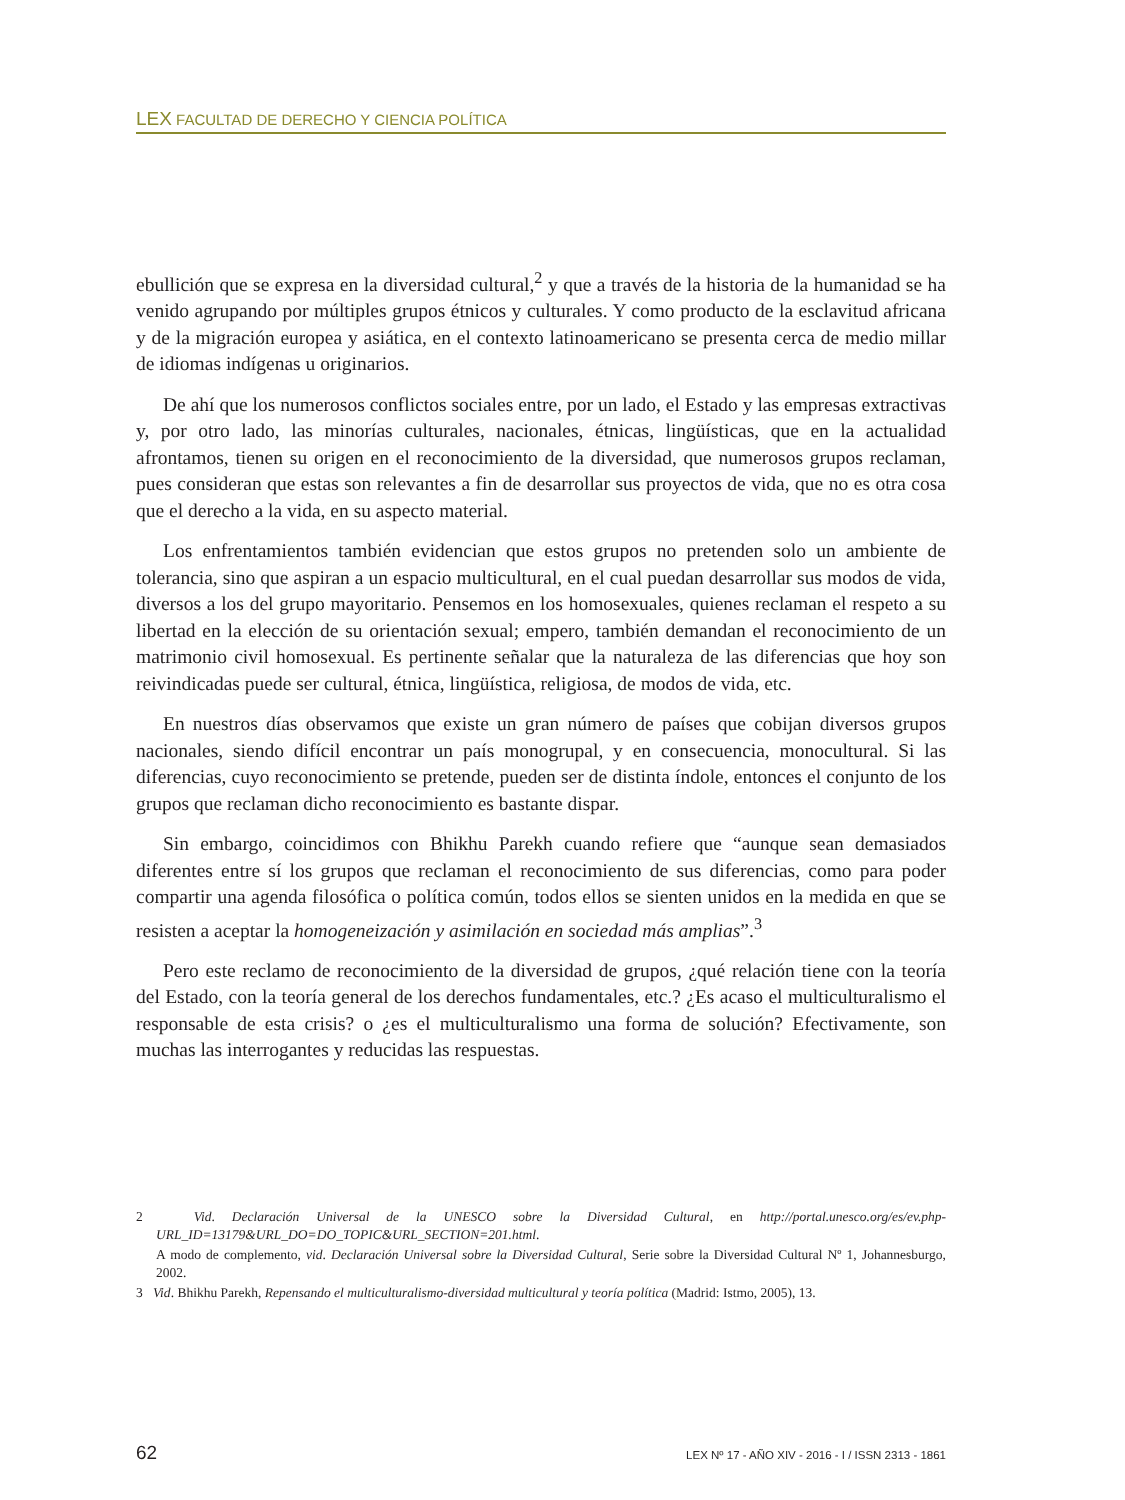LEX FACULTAD DE DERECHO Y CIENCIA POLÍTICA
ebullición que se expresa en la diversidad cultural,<sup>2</sup> y que a través de la historia de la humanidad se ha venido agrupando por múltiples grupos étnicos y culturales. Y como producto de la esclavitud africana y de la migración europea y asiática, en el contexto latinoamericano se presenta cerca de medio millar de idiomas indígenas u originarios.
De ahí que los numerosos conflictos sociales entre, por un lado, el Estado y las empresas extractivas y, por otro lado, las minorías culturales, nacionales, étnicas, lingüísticas, que en la actualidad afrontamos, tienen su origen en el reconocimiento de la diversidad, que numerosos grupos reclaman, pues consideran que estas son relevantes a fin de desarrollar sus proyectos de vida, que no es otra cosa que el derecho a la vida, en su aspecto material.
Los enfrentamientos también evidencian que estos grupos no pretenden solo un ambiente de tolerancia, sino que aspiran a un espacio multicultural, en el cual puedan desarrollar sus modos de vida, diversos a los del grupo mayoritario. Pensemos en los homosexuales, quienes reclaman el respeto a su libertad en la elección de su orientación sexual; empero, también demandan el reconocimiento de un matrimonio civil homosexual. Es pertinente señalar que la naturaleza de las diferencias que hoy son reivindicadas puede ser cultural, étnica, lingüística, religiosa, de modos de vida, etc.
En nuestros días observamos que existe un gran número de países que cobijan diversos grupos nacionales, siendo difícil encontrar un país monogrupal, y en consecuencia, monocultural. Si las diferencias, cuyo reconocimiento se pretende, pueden ser de distinta índole, entonces el conjunto de los grupos que reclaman dicho reconocimiento es bastante dispar.
Sin embargo, coincidimos con Bhikhu Parekh cuando refiere que “aunque sean demasiados diferentes entre sí los grupos que reclaman el reconocimiento de sus diferencias, como para poder compartir una agenda filosófica o política común, todos ellos se sienten unidos en la medida en que se resisten a aceptar la homogeneización y asimilación en sociedad más amplias”.<sup>3</sup>
Pero este reclamo de reconocimiento de la diversidad de grupos, ¿qué relación tiene con la teoría del Estado, con la teoría general de los derechos fundamentales, etc.? ¿Es acaso el multiculturalismo el responsable de esta crisis? o ¿es el multiculturalismo una forma de solución? Efectivamente, son muchas las interrogantes y reducidas las respuestas.
2 Vid. Declaración Universal de la UNESCO sobre la Diversidad Cultural, en http://portal.unesco.org/es/ev.php-URL_ID=13179&URL_DO=DO_TOPIC&URL_SECTION=201.html.
A modo de complemento, vid. Declaración Universal sobre la Diversidad Cultural, Serie sobre la Diversidad Cultural Nº 1, Johannesburgo, 2002.
3 Vid. Bhikhu Parekh, Repensando el multiculturalismo-diversidad multicultural y teoría política (Madrid: Istmo, 2005), 13.
62 LEX Nº 17 - AÑO XIV - 2016 - I / ISSN 2313 - 1861